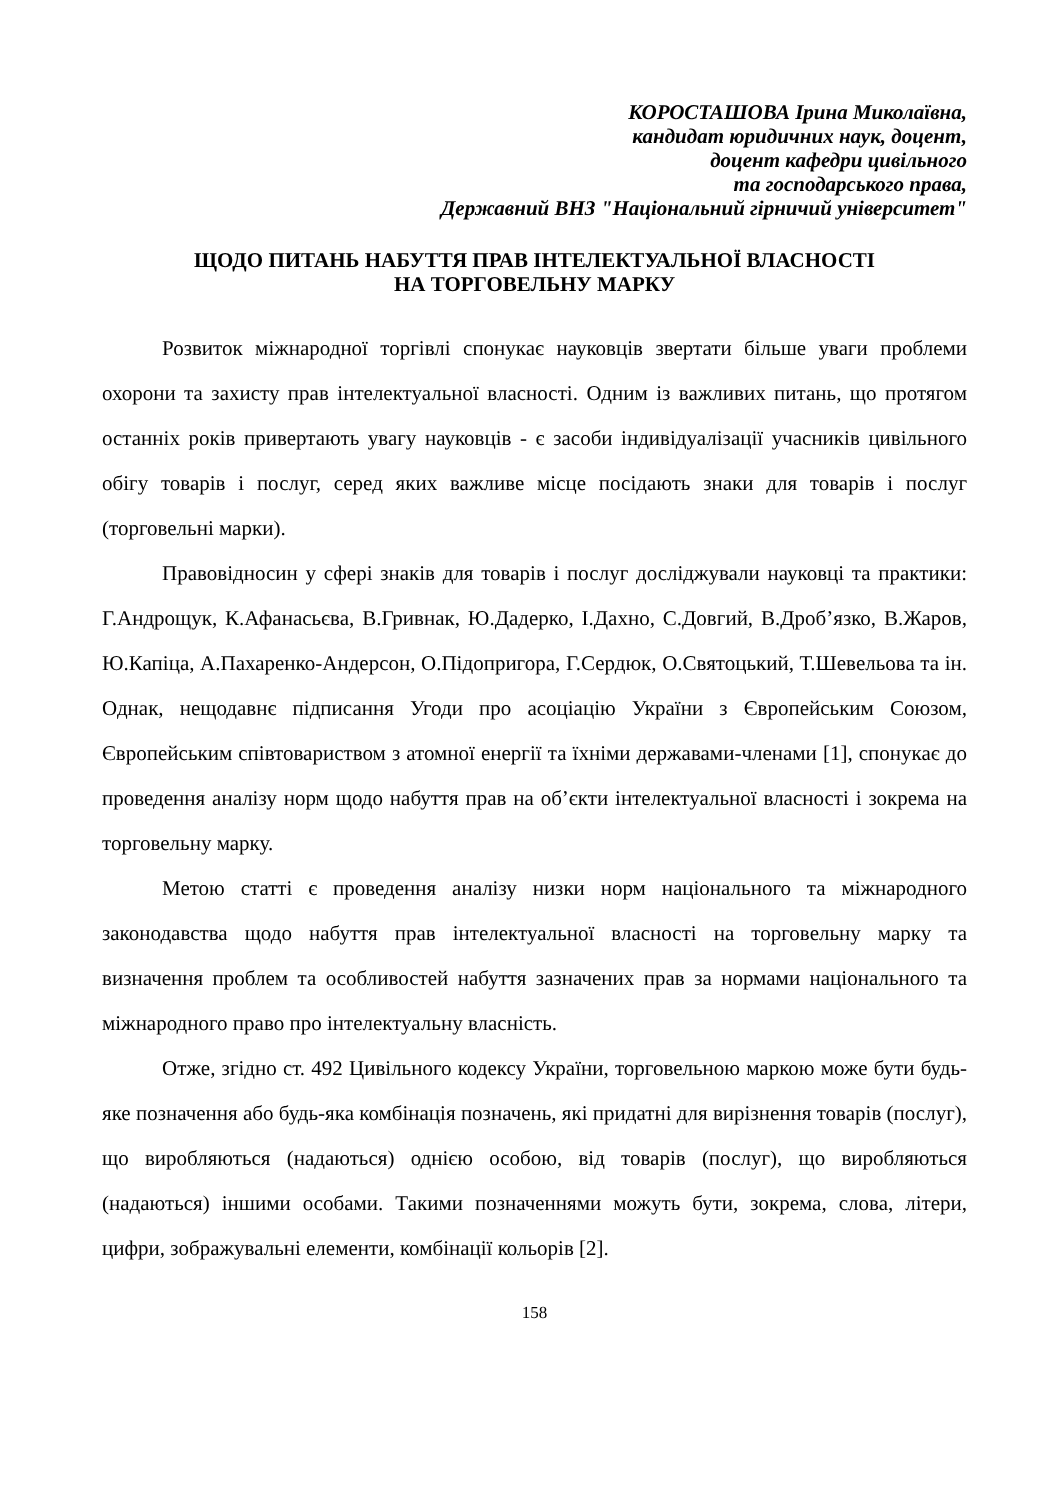КОРОСТАШОВА Ірина Миколаївна,
кандидат юридичних наук, доцент,
доцент кафедри цивільного
та господарського права,
Державний ВНЗ "Національний гірничий університет"
ЩОДО ПИТАНЬ НАБУТТЯ ПРАВ ІНТЕЛЕКТУАЛЬНОЇ ВЛАСНОСТІ
НА ТОРГОВЕЛЬНУ МАРКУ
Розвиток міжнародної торгівлі спонукає науковців звертати більше уваги проблеми охорони та захисту прав інтелектуальної власності. Одним із важливих питань, що протягом останніх років привертають увагу науковців - є засоби індивідуалізації учасників цивільного обігу товарів і послуг, серед яких важливе місце посідають знаки для товарів і послуг (торговельні марки).
Правовідносин у сфері знаків для товарів і послуг досліджували науковці та практики: Г.Андрощук, К.Афанасьєва, В.Гривнак, Ю.Дадерко, І.Дахно, С.Довгий, В.Дроб’язко, В.Жаров, Ю.Капіца, А.Пахаренко-Андерсон, О.Підопригора, Г.Сердюк, О.Святоцький, Т.Шевельова та ін. Однак, нещодавнє підписання Угоди про асоціацію України з Європейським Союзом, Європейським співтовариством з атомної енергії та їхніми державами-членами [1], спонукає до проведення аналізу норм щодо набуття прав на об’єкти інтелектуальної власності і зокрема на торговельну марку.
Метою статті є проведення аналізу низки норм національного та міжнародного законодавства щодо набуття прав інтелектуальної власності на торговельну марку та визначення проблем та особливостей набуття зазначених прав за нормами національного та міжнародного право про інтелектуальну власність.
Отже, згідно ст. 492 Цивільного кодексу України, торговельною маркою може бути будь-яке позначення або будь-яка комбінація позначень, які придатні для вирізнення товарів (послуг), що виробляються (надаються) однією особою, від товарів (послуг), що виробляються (надаються) іншими особами. Такими позначеннями можуть бути, зокрема, слова, літери, цифри, зображувальні елементи, комбінації кольорів [2].
158